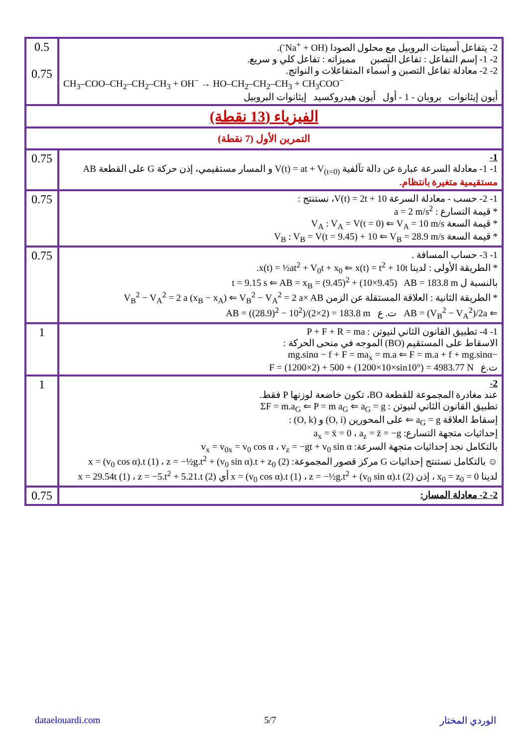| 0.5 0.75 | 2- يتفاعل أسيتات البروبيل مع محلول الصودا (Na<sup>+</sup> + OH<sup>-</sup>). 2- 1- إسم التفاعل : تفاعل التصبن مميزاته : تفاعل كلي و سريع. 2- 2- معادلة تفاعل التصبن و أسماء المتفاعلات و النواتج. CH<sub>3</sub>–COO–CH<sub>2</sub>–CH<sub>2</sub>–CH<sub>3</sub> + OH<sup>−</sup> → HO–CH<sub>2</sub>–CH<sub>2</sub>–CH<sub>3</sub> + CH<sub>3</sub>COO<sup>−</sup> أيون إيثانوات بروبان - 1 - أول أيون هيدروكسيد إيثانوات البروبيل |
| الفيزياء (13 نقطة) | |
| التمرين الأول (7 نقطة) | |
| 0.75 | 1- 1- 1- معادلة السرعة عبارة عن دالة تآلفية V(t) = at + V<sub>(t=0)</sub> و المسار مستقيمي، إذن حركة G على القطعة AB مستقيمية متغيرة بانتظام. |
| 0.75 | 1- 2- حسب - معادلة السرعة V(t) = 2t + 10، نستنتج : * قيمة التسارع : a = 2 m/s<sup>2</sup> * قيمة السعة V<sub>A</sub> : V<sub>A</sub> = V(t = 0) ⇐ V<sub>A</sub> = 10 m/s * قيمة السعة V<sub>B</sub> : V<sub>B</sub> = V(t = 9.45) + 10 ⇐ V<sub>B</sub> = 28.9 m/s |
| 0.75 | 1- 3- حساب المسافة . * الطريقة الأولى : لدينا x(t) = ½at<sup>2</sup> + V<sub>0</sub>t + x<sub>0</sub> ⇐ x(t) = t<sup>2</sup> + 10t. بالنسبة ل t = 9.15 s ⇐ AB = x<sub>B</sub> = (9.45)<sup>2</sup> + (10×9.45) AB = 183.8 m * الطريقة الثانية : العلاقة المستقلة عن الزمن V<sub>B</sub><sup>2</sup> − V<sub>A</sub><sup>2</sup> = 2 a (x<sub>B</sub> − x<sub>A</sub>) ⇐ V<sub>B</sub><sup>2</sup> − V<sub>A</sub><sup>2</sup> = 2 a× AB ⇐ AB = (V<sub>B</sub><sup>2</sup> − V<sub>A</sub><sup>2</sup>)/2a ت. ع AB = ((28.9)<sup>2</sup> − 10<sup>2</sup>)/(2×2) = 183.8 m |
| 1 | 1- 4- تطبيق القانون الثاني لنيوتن : P + F + R = ma الاسقاط على المستقيم (BO) الموجه في منحى الحركة : −mg.sinα − f + F = ma<sub>x</sub> = m.a ⇐ F = m.a + f + mg.sinα ت.ع F = (1200×2) + 500 + (1200×10×sin10°) = 4983.77 N |
| 1 | 2- عند مغادرة المجموعة للقطعة BO، تكون خاضعة لوزنها P فقط. تطبيق القانون الثاني لنيوتن : ΣF = m.a<sub>G</sub> ⇐ P = m a<sub>G</sub> ⇐ a<sub>G</sub> = g إسقاط العلاقة a<sub>G</sub> = g ⇐ على المحورين (O, i) و (O, k) : إحداثيات متجهة التسارع: a<sub>x</sub> = ẍ = 0 ، a<sub>z</sub> = z̈ = −g بالتكامل نجد إحداثيات متجهة السرعة: v<sub>x</sub> = v<sub>0x</sub> = v<sub>0</sub> cos α ، v<sub>z</sub> = −gt + v<sub>0</sub> sin α ☺ بالتكامل نستنتج إحداثيات G مركز قصور المجموعة: x = (v<sub>0</sub> cos α).t (1) ، z = −½g.t<sup>2</sup> + (v<sub>0</sub> sin α).t + z<sub>0</sub> (2) لدينا x<sub>0</sub> = z<sub>0</sub> = 0 ، إذن x = (v<sub>0</sub> cos α).t (1) ، z = −½g.t<sup>2</sup> + (v<sub>0</sub> sin α).t (2) أي x = 29.54t (1) ، z = −5.t<sup>2</sup> + 5.21.t (2) |
| 0.75 | 2- 2- معادلة المسار: |
dataelouardi.com 5/7 الوردي المختار